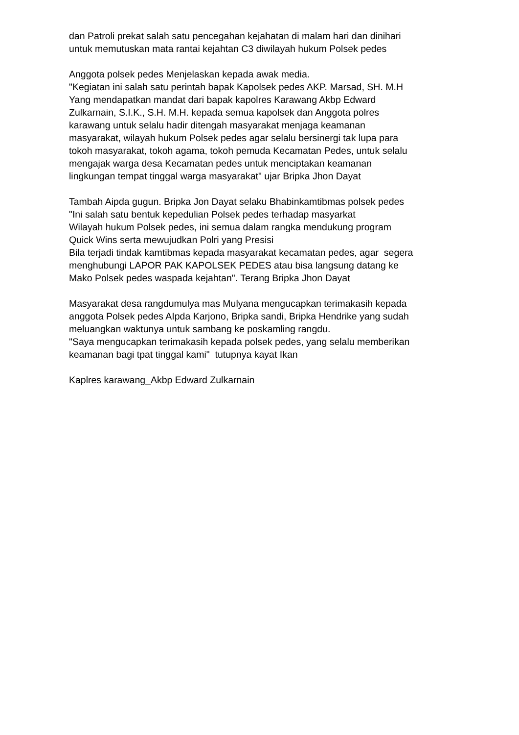dan Patroli prekat salah satu pencegahan kejahatan di malam hari dan dinihari
untuk memutuskan mata rantai kejahtan C3 diwilayah hukum Polsek pedes
Anggota polsek pedes Menjelaskan kepada awak media.
"Kegiatan ini salah satu perintah bapak Kapolsek pedes AKP. Marsad, SH. M.H
Yang mendapatkan mandat dari bapak kapolres Karawang Akbp Edward
Zulkarnain, S.I.K., S.H. M.H. kepada semua kapolsek dan Anggota polres
karawang untuk selalu hadir ditengah masyarakat menjaga keamanan
masyarakat, wilayah hukum Polsek pedes agar selalu bersinergi tak lupa para
tokoh masyarakat, tokoh agama, tokoh pemuda Kecamatan Pedes, untuk selalu
mengajak warga desa Kecamatan pedes untuk menciptakan keamanan
lingkungan tempat tinggal warga masyarakat" ujar Bripka Jhon Dayat
Tambah Aipda gugun. Bripka Jon Dayat selaku Bhabinkamtibmas polsek pedes
"Ini salah satu bentuk kepedulian Polsek pedes terhadap masyarkat
Wilayah hukum Polsek pedes, ini semua dalam rangka mendukung program
Quick Wins serta mewujudkan Polri yang Presisi
Bila terjadi tindak kamtibmas kepada masyarakat kecamatan pedes, agar segera
menghubungi LAPOR PAK KAPOLSEK PEDES atau bisa langsung datang ke
Mako Polsek pedes waspada kejahtan". Terang Bripka Jhon Dayat
Masyarakat desa rangdumulya mas Mulyana mengucapkan terimakasih kepada
anggota Polsek pedes AIpda Karjono, Bripka sandi, Bripka Hendrike yang sudah
meluangkan waktunya untuk sambang ke poskamling rangdu.
"Saya mengucapkan terimakasih kepada polsek pedes, yang selalu memberikan
keamanan bagi tpat tinggal kami" tutupnya kayat Ikan
Kaplres karawang_Akbp Edward Zulkarnain